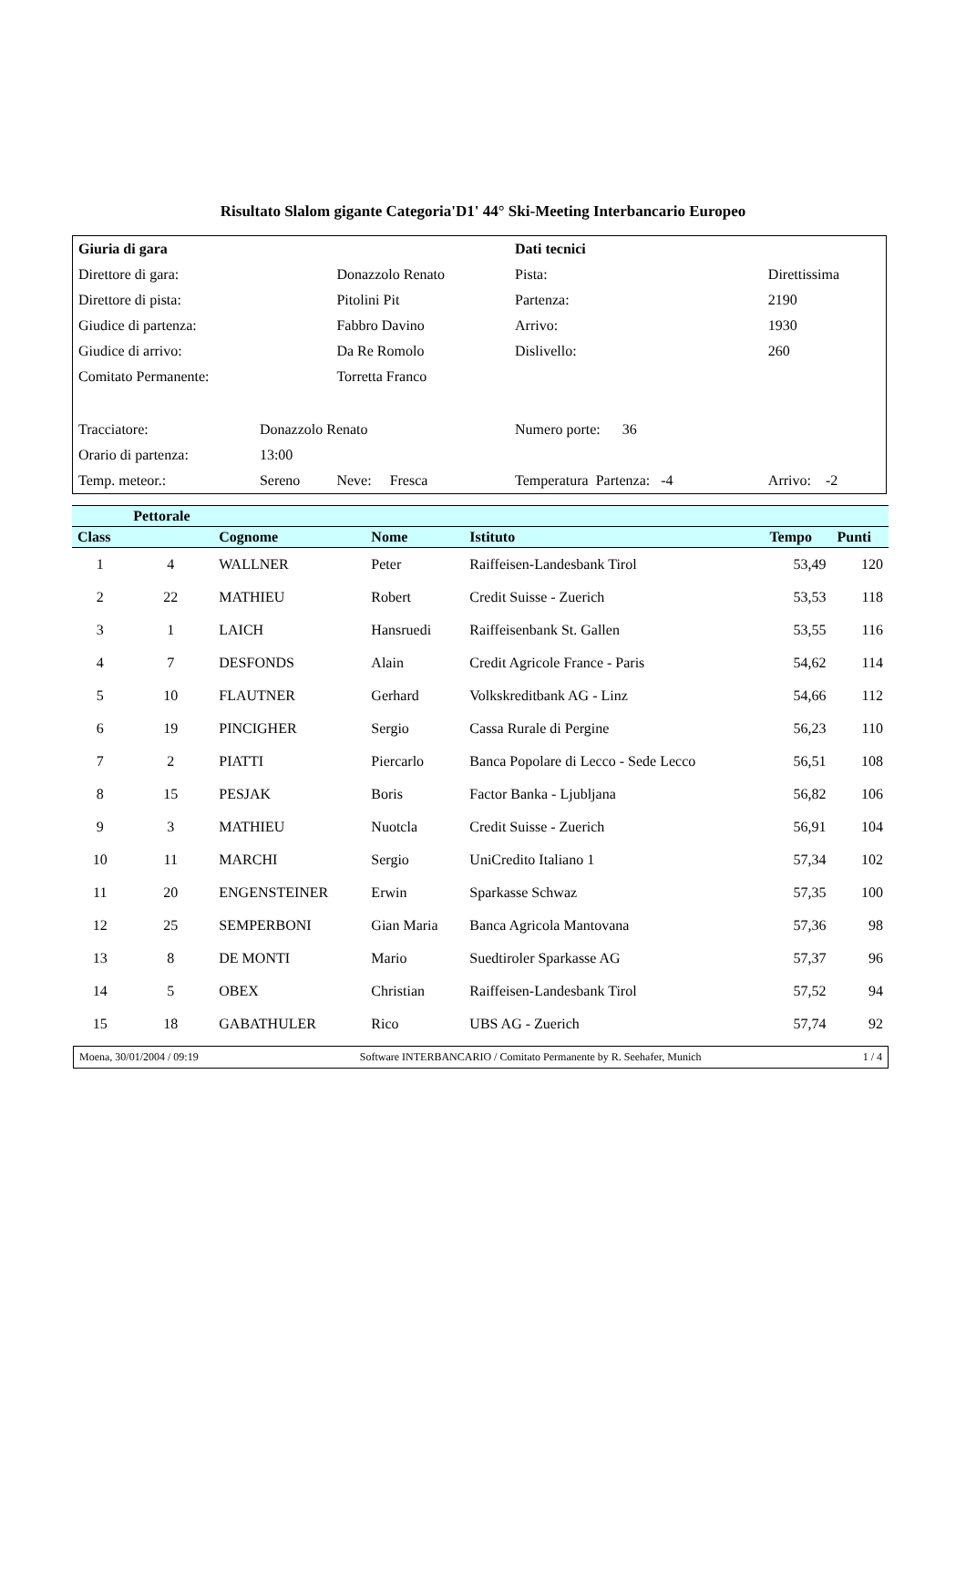Risultato Slalom gigante Categoria'D1' 44° Ski-Meeting Interbancario Europeo
| Giuria di gara | | | | Dati tecnici | |
| Direttore di gara: | | Donazzolo Renato | | Pista: | Direttissima |
| Direttore di pista: | | Pitolini Pit | | Partenza: | 2190 |
| Giudice di partenza: | | Fabbro Davino | | Arrivo: | 1930 |
| Giudice di arrivo: | | Da Re Romolo | | Dislivello: | 260 |
| Comitato Permanente: | | Torretta Franco | | | |
| Tracciatore: | Donazzolo Renato | | | Numero porte: 36 | |
| Orario di partenza: | 13:00 | | | | |
| Temp. meteor.: | Sereno | Neve: Fresca | | Temperatura Partenza: -4 | Arrivo: -2 |
| | Pettorale | | | | | |
| --- | --- | --- | --- | --- | --- | --- |
| Class | | Cognome | Nome | Istituto | Tempo | Punti |
| 1 | 4 | WALLNER | Peter | Raiffeisen-Landesbank Tirol | 53,49 | 120 |
| 2 | 22 | MATHIEU | Robert | Credit Suisse - Zuerich | 53,53 | 118 |
| 3 | 1 | LAICH | Hansruedi | Raiffeisenbank St. Gallen | 53,55 | 116 |
| 4 | 7 | DESFONDS | Alain | Credit Agricole France - Paris | 54,62 | 114 |
| 5 | 10 | FLAUTNER | Gerhard | Volkskreditbank AG - Linz | 54,66 | 112 |
| 6 | 19 | PINCIGHER | Sergio | Cassa Rurale di Pergine | 56,23 | 110 |
| 7 | 2 | PIATTI | Piercarlo | Banca Popolare di Lecco - Sede Lecco | 56,51 | 108 |
| 8 | 15 | PESJAK | Boris | Factor Banka - Ljubljana | 56,82 | 106 |
| 9 | 3 | MATHIEU | Nuotcla | Credit Suisse - Zuerich | 56,91 | 104 |
| 10 | 11 | MARCHI | Sergio | UniCredito Italiano 1 | 57,34 | 102 |
| 11 | 20 | ENGENSTEINER | Erwin | Sparkasse Schwaz | 57,35 | 100 |
| 12 | 25 | SEMPERBONI | Gian Maria | Banca Agricola Mantovana | 57,36 | 98 |
| 13 | 8 | DE MONTI | Mario | Suedtiroler Sparkasse AG | 57,37 | 96 |
| 14 | 5 | OBEX | Christian | Raiffeisen-Landesbank Tirol | 57,52 | 94 |
| 15 | 18 | GABATHULER | Rico | UBS AG - Zuerich | 57,74 | 92 |
Moena, 30/01/2004 / 09:19 Software INTERBANCARIO / Comitato Permanente by R. Seehafer, Munich 1 / 4